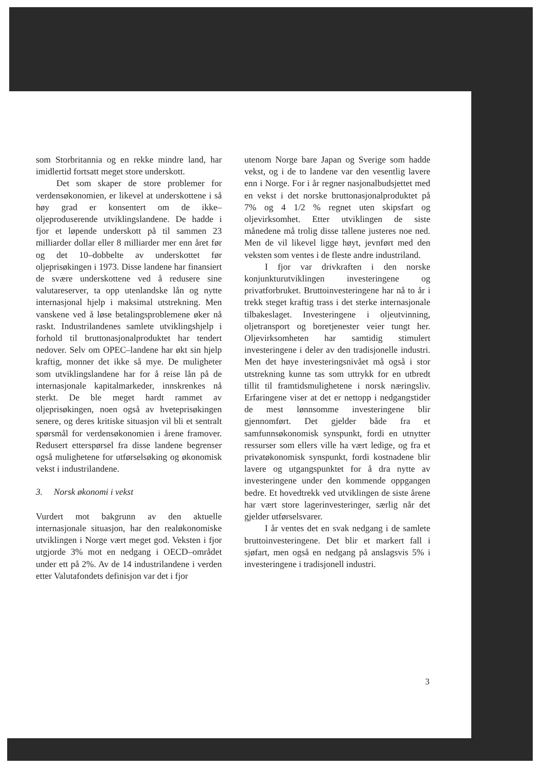som Storbritannia og en rekke mindre land, har imidlertid fortsatt meget store underskott.
Det som skaper de store problemer for verdensøkonomien, er likevel at underskottene i så høy grad er konsentert om de ikke–oljeproduserende utviklingslandene. De hadde i fjor et løpende underskott på til sammen 23 milliarder dollar eller 8 milliarder mer enn året før og det 10–dobbelte av underskottet før oljeprisøkingen i 1973. Disse landene har finansiert de svære underskottene ved å redusere sine valutareserver, ta opp utenlandske lån og nytte internasjonal hjelp i maksimal utstrekning. Men vanskene ved å løse betalingsproblemene øker nå raskt. Industrilandenes samlete utviklingshjelp i forhold til bruttonasjonalproduktet har tendert nedover. Selv om OPEC–landene har økt sin hjelp kraftig, monner det ikke så mye. De muligheter som utviklingslandene har for å reise lån på de internasjonale kapitalmarkeder, innskrenkes nå sterkt. De ble meget hardt rammet av oljeprisøkingen, noen også av hveteprisøkingen senere, og deres kritiske situasjon vil bli et sentralt spørsmål for verdensøkonomien i årene framover. Redusert etterspørsel fra disse landene begrenser også mulighetene for utførselsøking og økonomisk vekst i industrilandene.
3. Norsk økonomi i vekst
Vurdert mot bakgrunn av den aktuelle internasjonale situasjon, har den realøkonomiske utviklingen i Norge vært meget god. Veksten i fjor utgjorde 3% mot en nedgang i OECD–området under ett på 2%. Av de 14 industrilandene i verden etter Valutafondets definisjon var det i fjor
utenom Norge bare Japan og Sverige som hadde vekst, og i de to landene var den vesentlig lavere enn i Norge. For i år regner nasjonalbudsjettet med en vekst i det norske bruttonasjonalproduktet på 7% og 4 1/2 % regnet uten skipsfart og oljevirksomhet. Etter utviklingen de siste månedene må trolig disse tallene justeres noe ned. Men de vil likevel ligge høyt, jevnført med den veksten som ventes i de fleste andre industriland.
I fjor var drivkraften i den norske konjunkturutviklingen investeringene og privatforbruket. Bruttoinvesteringene har nå to år i trekk steget kraftig trass i det sterke internasjonale tilbakeslaget. Investeringene i oljeutvinning, oljetransport og boretjenester veier tungt her. Oljevirksomheten har samtidig stimulert investeringene i deler av den tradisjonelle industri. Men det høye investeringsnivået må også i stor utstrekning kunne tas som uttrykk for en utbredt tillit til framtidsmulighetene i norsk næringsliv. Erfaringene viser at det er nettopp i nedgangstider de mest lønnsomme investeringene blir gjennomført. Det gjelder både fra et samfunnsøkonomisk synspunkt, fordi en utnytter ressurser som ellers ville ha vært ledige, og fra et privatøkonomisk synspunkt, fordi kostnadene blir lavere og utgangspunktet for å dra nytte av investeringene under den kommende oppgangen bedre. Et hovedtrekk ved utviklingen de siste årene har vært store lagerinvesteringer, særlig når det gjelder utførselsvarer.
I år ventes det en svak nedgang i de samlete bruttoinvesteringene. Det blir et markert fall i sjøfart, men også en nedgang på anslagsvis 5% i investeringene i tradisjonell industri.
3